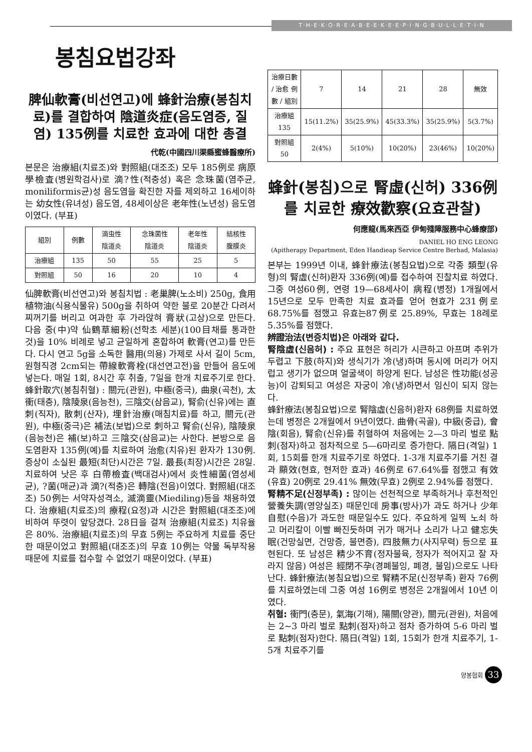T·H·E·K·O·R·E·A·B·E·E·K·E·E·P·I·N·G·B·U·L·L·E·T·I·N
봉침요법강좌
脾仙軟膏(비선연고)에 蜂針治療(봉침치료)를 결합하여 陰道炎症(음도염증, 질염) 135例를 치료한 효과에 대한 총결
代乾(中國四川渠縣蜜蜂醫療所)
본문은 治療組(치료조)와 對照組(대조조) 모두 185例로 病原學檢査(병원학검사)로 滴?性(적충성) 혹은 念珠菌(염주균, moniliformis균)성 음도염을 확진한 자를 제외하고 16세이하는 幼女性(유녀성) 음도염, 48세이상은 老年性(노년성) 음도염이였다. (부표)
| 組別 | 例數 | 滴虫性 陰道炎 | 念珠菌性 陰道炎 | 老年性 陰道炎 | 結核性 腹膜炎 |
| --- | --- | --- | --- | --- | --- |
| 治療組 | 135 | 50 | 55 | 25 | 5 |
| 對照組 | 50 | 16 | 20 | 10 | 4 |
仙脾軟膏(비선연고)와 봉침치법 : 老巢脾(노소비) 250g, 食用植物油(식용식물유) 500g을 취하여 약한 불로 20분간 다려서 찌꺼기를 버리고 여과한 후 가라앉혀 膏狀(고상)으로 만든다. 다음 중(中)약 仙鶴草細粉(선학초 세분)(100目채를 통과한 것)을 10% 비례로 넣고 균일하게 혼합하여 軟膏(연고)를 만든다. 다시 연고 5g을 소독한 醫用(의용) 가제로 사서 길이 5cm, 원형직경 2cm되는 帶線軟膏栓(대선연고전)을 만들어 음도에 넣는다. 매일 1회, 8시간 후 취출, 7일을 한개 치료주기로 한다. 蜂針取穴(봉침취혈) : 關元(관원), 中極(중극), 曲泉(곡천), 太衝(태충), 陰陵泉(음능천), 三陰交(삼음교), 腎俞(신유)에는 直刺(직자), 散刺(산자), 埋針治療(매침치료)를 하고, 關元(관원), 中極(중극)은 補法(보법)으로 刺하고 腎俞(신유), 陰陵泉(음능천)은 補(보)하고 三陰交(삼음교)는 사한다. 본방으로 음도염환자 135例(예)를 치료하여 治愈(치유)된 환자가 130例. 증상이 소실된 最短(최단)시간은 7일. 最長(최장)시간은 28일. 치료하여 낫은 후 白帶檢査(백대검사)에서 炎性細菌(염성세균), ?菌(매균)과 滴?(적충)은 轉陰(전음)이였다. 對照組(대조조) 50例는 서약자성격소, 滅滴靈(Miediling)등을 채용하였다. 治療組(치료조)의 療程(요정)과 시간은 對照組(대조조)에 비하여 뚜렷이 앞당겼다. 28日을 걸쳐 治療組(치료조) 치유율은 80%. 治療組(치료조)의 무효 5例는 주요하게 치료를 중단한 때문이었고 對照組(대조조)의 무효 10例는 약물 독부작용 때문에 치료를 접수할 수 없었기 때문이었다. (부표)
| 治療日數 / 治愈 例數 / 組別 | 7 | 14 | 21 | 28 | 無效 |
| --- | --- | --- | --- | --- | --- |
| 治療組 135 | 15(11.2%) | 35(25.9%) | 45(33.3%) | 35(25.9%) | 5(3.7%) |
| 對照組 50 | 2(4%) | 5(10%) | 10(20%) | 23(46%) | 10(20%) |
蜂針(봉침)으로 腎虛(신허) 336例를 치료한 療效歡察(요효관찰)
何應龍(馬來西亞 伊甸殘障服務中心蜂療部)
DANIEL HO ENG LEONG
(Apitherapy Department, Eden Handieap Service Centre Berhad, Malasia)
본부는 1999년 이내, 蜂針療法(봉침요법)으로 각종 類型(유형)의 腎虛(신허)환자 336例(예)를 접수하여 진찰치료 하였다. 그중 여성60例, 연령 19—68세사이 病程(병정) 1개월에서 15년으로 모두 만족한 치료 효과를 얻어 현효가 231例로 68.75%를 점했고 유효는87例로 25.89%, 무효는 18례로 5.35%를 점했다.
辨證治法(변증치법)은 아래와 같다.
腎陰虛(신음허) : 주요 표현은 허리가 시큰하고 아프며 추위가 두렵고 下肢(하지)와 생식기가 冷(냉)하며 동시에 머리가 어지럽고 생기가 없으며 얼굴색이 하양게 된다. 남성은 性功能(성공능)이 감퇴되고 여성은 자궁이 冷(냉)하면서 임신이 되지 않는다.
蜂針療法(봉침요법)으로 腎陰虛(신음허)환자 68例를 치료하였는데 병정은 2개월에서 9년이였다. 曲骨(곡골), 中級(중급), 會陰(회음), 腎俞(신유)를 취혈하여 처음에는 2—3 마리 벌로 點刺(점자)하고 점차적으로 5—6마리로 증가한다. 隔日(격일) 1회, 15회를 한개 치료주기로 하였다. 1-3개 치료주기를 거친 결과 顯效(현효, 현저한 효과) 46例로 67.64%를 점했고 有效(유효) 20例로 29.41% 無效(무효) 2例로 2.94%를 점했다.
腎精不足(신정부족) : 많이는 선천적으로 부족하거나 후천적인 營養失調(영양실조) 때문인데 房事(방사)가 과도 하거나 少年自慰(수음)가 과도한 때문일수도 있다. 주요하게 일찍 노쇠 하고 머리칼이 이빨 빠진듯하며 귀가 매거나 소리가 나고 健忘失眠(건망실면, 건망증, 불면증), 四肢無力(사지무력) 등으로 표현된다. 또 남성은 精少不育(정자불육, 정자가 적어지고 잘 자라지 않음) 여성은 經閉不孕(경폐불잉, 폐경, 불임)으로도 나타난다. 蜂針療法(봉침요법)으로 腎精不足(신정부족) 환자 76例를 치료하였는데 그중 여성 16例로 병정은 2개월에서 10년 이였다.
취혈: 衝門(충문), 氣海(기해), 陽關(양관), 關元(관원), 처음에는 2~3 마리 벌로 點刺(점자)하고 점차 증가하여 5-6 마리 벌로 點刺(점자)한다. 隔日(격일) 1회, 15회가 한개 치료주기, 1-5개 치료주기를
양봉협회 33